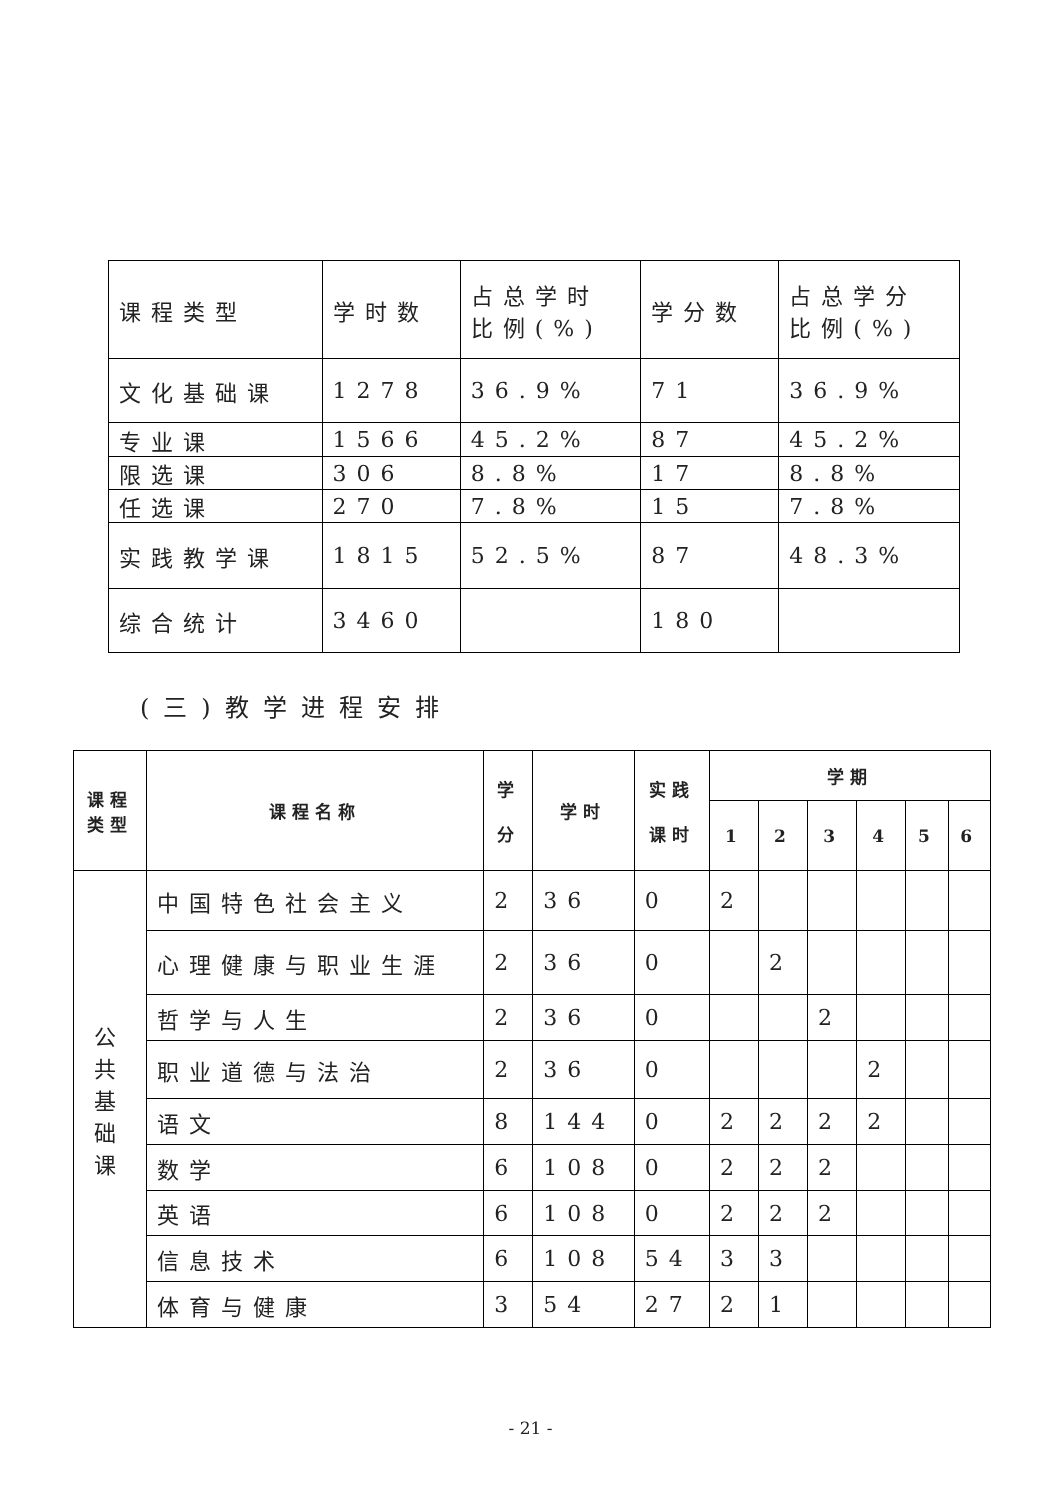| 课程类型 | 学时数 | 占总学时 比例(%) | 学分数 | 占总学分 比例(%) |
| 文化基础课 | 1278 | 36.9% | 71 | 36.9% |
| 专业课 | 1566 | 45.2% | 87 | 45.2% |
| 限选课 | 306 | 8.8% | 17 | 8.8% |
| 任选课 | 270 | 7.8% | 15 | 7.8% |
| 实践教学课 | 1815 | 52.5% | 87 | 48.3% |
| 综合统计 | 3460 | | 180 | |
(三)教学进程安排
| 课程 类型 | 课程名称 | 学 分 | 学时 | 实践 课时 | 学期 | | | | | |
| --- | --- | --- | --- | --- | --- | --- | --- | --- | --- | --- |
| | | | | | 1 | 2 | 3 | 4 | 5 | 6 |
| 公 共 基 础 课 | 中国特色社会主义 | 2 | 36 | 0 | 2 | | | | | |
| | 心理健康与职业生涯 | 2 | 36 | 0 | | 2 | | | | |
| | 哲学与人生 | 2 | 36 | 0 | | | 2 | | | |
| | 职业道德与法治 | 2 | 36 | 0 | | | | 2 | | |
| | 语文 | 8 | 144 | 0 | 2 | 2 | 2 | 2 | | |
| | 数学 | 6 | 108 | 0 | 2 | 2 | 2 | | | |
| | 英语 | 6 | 108 | 0 | 2 | 2 | 2 | | | |
| | 信息技术 | 6 | 108 | 54 | 3 | 3 | | | | |
| | 体育与健康 | 3 | 54 | 27 | 2 | 1 | | | | |
- 21 -